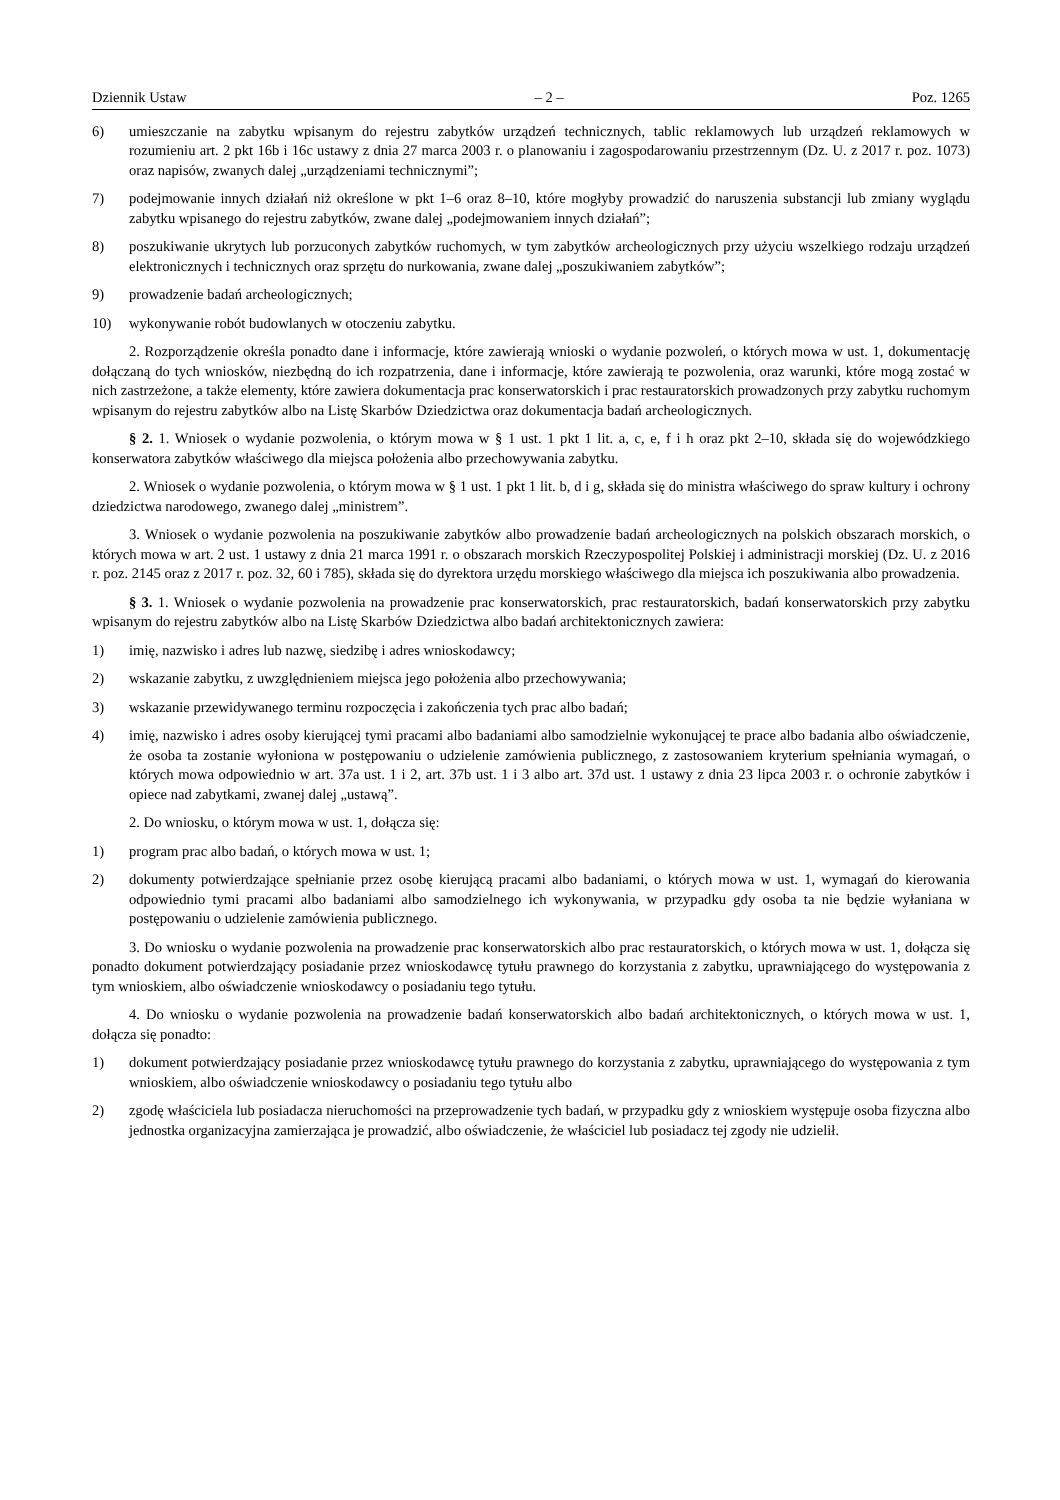Dziennik Ustaw – 2 – Poz. 1265
6) umieszczanie na zabytku wpisanym do rejestru zabytków urządzeń technicznych, tablic reklamowych lub urządzeń reklamowych w rozumieniu art. 2 pkt 16b i 16c ustawy z dnia 27 marca 2003 r. o planowaniu i zagospodarowaniu przestrzennym (Dz. U. z 2017 r. poz. 1073) oraz napisów, zwanych dalej „urządzeniami technicznymi”;
7) podejmowanie innych działań niż określone w pkt 1–6 oraz 8–10, które mogłyby prowadzić do naruszenia substancji lub zmiany wyglądu zabytku wpisanego do rejestru zabytków, zwane dalej „podejmowaniem innych działań”;
8) poszukiwanie ukrytych lub porzuconych zabytków ruchomych, w tym zabytków archeologicznych przy użyciu wszelkiego rodzaju urządzeń elektronicznych i technicznych oraz sprzętu do nurkowania, zwane dalej „poszukiwaniem zabytków”;
9) prowadzenie badań archeologicznych;
10) wykonywanie robót budowlanych w otoczeniu zabytku.
2. Rozporządzenie określa ponadto dane i informacje, które zawierają wnioski o wydanie pozwoleń, o których mowa w ust. 1, dokumentację dołączaną do tych wniosków, niezbędną do ich rozpatrzenia, dane i informacje, które zawierają te pozwolenia, oraz warunki, które mogą zostać w nich zastrzeżone, a także elementy, które zawiera dokumentacja prac konserwatorskich i prac restauratorskich prowadzonych przy zabytku ruchomym wpisanym do rejestru zabytków albo na Listę Skarbów Dziedzictwa oraz dokumentacja badań archeologicznych.
§ 2. 1. Wniosek o wydanie pozwolenia, o którym mowa w § 1 ust. 1 pkt 1 lit. a, c, e, f i h oraz pkt 2–10, składa się do wojewódzkiego konserwatora zabytków właściwego dla miejsca położenia albo przechowywania zabytku.
2. Wniosek o wydanie pozwolenia, o którym mowa w § 1 ust. 1 pkt 1 lit. b, d i g, składa się do ministra właściwego do spraw kultury i ochrony dziedzictwa narodowego, zwanego dalej „ministrem”.
3. Wniosek o wydanie pozwolenia na poszukiwanie zabytków albo prowadzenie badań archeologicznych na polskich obszarach morskich, o których mowa w art. 2 ust. 1 ustawy z dnia 21 marca 1991 r. o obszarach morskich Rzeczypospolitej Polskiej i administracji morskiej (Dz. U. z 2016 r. poz. 2145 oraz z 2017 r. poz. 32, 60 i 785), składa się do dyrektora urzędu morskiego właściwego dla miejsca ich poszukiwania albo prowadzenia.
§ 3. 1. Wniosek o wydanie pozwolenia na prowadzenie prac konserwatorskich, prac restauratorskich, badań konserwatorskich przy zabytku wpisanym do rejestru zabytków albo na Listę Skarbów Dziedzictwa albo badań architektonicznych zawiera:
1) imię, nazwisko i adres lub nazwę, siedzibę i adres wnioskodawcy;
2) wskazanie zabytku, z uwzględnieniem miejsca jego położenia albo przechowywania;
3) wskazanie przewidywanego terminu rozpoczęcia i zakończenia tych prac albo badań;
4) imię, nazwisko i adres osoby kierującej tymi pracami albo badaniami albo samodzielnie wykonującej te prace albo badania albo oświadczenie, że osoba ta zostanie wyłoniona w postępowaniu o udzielenie zamówienia publicznego, z zastosowaniem kryterium spełniania wymagań, o których mowa odpowiednio w art. 37a ust. 1 i 2, art. 37b ust. 1 i 3 albo art. 37d ust. 1 ustawy z dnia 23 lipca 2003 r. o ochronie zabytków i opiece nad zabytkami, zwanej dalej „ustawą”.
2. Do wniosku, o którym mowa w ust. 1, dołącza się:
1) program prac albo badań, o których mowa w ust. 1;
2) dokumenty potwierdzające spełnianie przez osobę kierującą pracami albo badaniami, o których mowa w ust. 1, wymagań do kierowania odpowiednio tymi pracami albo badaniami albo samodzielnego ich wykonywania, w przypadku gdy osoba ta nie będzie wyłaniana w postępowaniu o udzielenie zamówienia publicznego.
3. Do wniosku o wydanie pozwolenia na prowadzenie prac konserwatorskich albo prac restauratorskich, o których mowa w ust. 1, dołącza się ponadto dokument potwierdzający posiadanie przez wnioskodawcę tytułu prawnego do korzystania z zabytku, uprawniającego do występowania z tym wnioskiem, albo oświadczenie wnioskodawcy o posiadaniu tego tytułu.
4. Do wniosku o wydanie pozwolenia na prowadzenie badań konserwatorskich albo badań architektonicznych, o których mowa w ust. 1, dołącza się ponadto:
1) dokument potwierdzający posiadanie przez wnioskodawcę tytułu prawnego do korzystania z zabytku, uprawniającego do występowania z tym wnioskiem, albo oświadczenie wnioskodawcy o posiadaniu tego tytułu albo
2) zgodę właściciela lub posiadacza nieruchomości na przeprowadzenie tych badań, w przypadku gdy z wnioskiem występuje osoba fizyczna albo jednostka organizacyjna zamierzająca je prowadzić, albo oświadczenie, że właściciel lub posiadacz tej zgody nie udzielił.